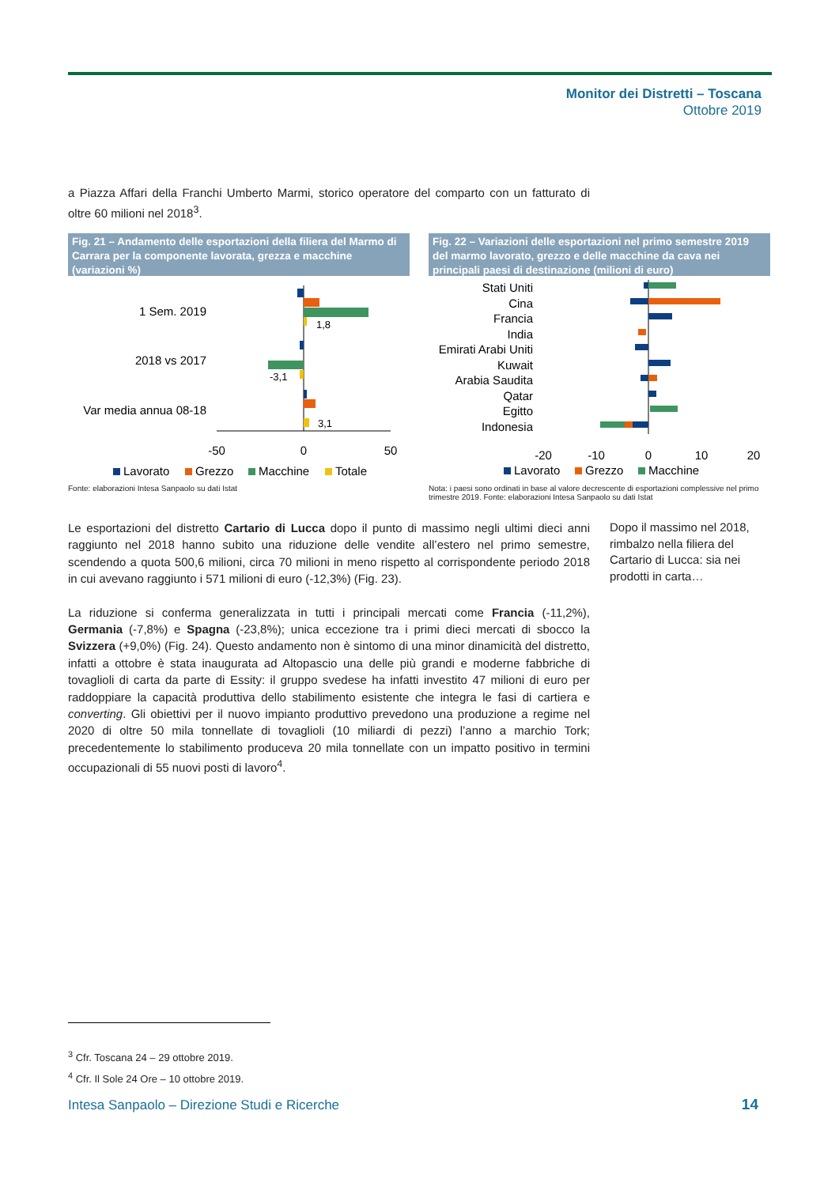Monitor dei Distretti – Toscana
Ottobre 2019
a Piazza Affari della Franchi Umberto Marmi, storico operatore del comparto con un fatturato di oltre 60 milioni nel 2018<sup>3</sup>.
Fig. 21 – Andamento delle esportazioni della filiera del Marmo di Carrara per la componente lavorata, grezza e macchine (variazioni %)
1 Sem. 2019
2018 vs 2017
Var media annua 08-18
1,8
-3,1
3,1
-50
0
50
Lavorato
Grezzo
Macchine
Totale
Fonte: elaborazioni Intesa Sanpaolo su dati Istat
Fig. 22 – Variazioni delle esportazioni nel primo semestre 2019 del marmo lavorato, grezzo e delle macchine da cava nei principali paesi di destinazione (milioni di euro)
Stati Uniti
Cina
Francia
India
Emirati Arabi Uniti
Kuwait
Arabia Saudita
Qatar
Egitto
Indonesia
-20
-10
0
10
20
Lavorato
Grezzo
Macchine
Nota: i paesi sono ordinati in base al valore decrescente di esportazioni complessive nel primo trimestre 2019. Fonte: elaborazioni Intesa Sanpaolo su dati Istat
Le esportazioni del distretto Cartario di Lucca dopo il punto di massimo negli ultimi dieci anni raggiunto nel 2018 hanno subito una riduzione delle vendite all’estero nel primo semestre, scendendo a quota 500,6 milioni, circa 70 milioni in meno rispetto al corrispondente periodo 2018 in cui avevano raggiunto i 571 milioni di euro (-12,3%) (Fig. 23).
La riduzione si conferma generalizzata in tutti i principali mercati come Francia (-11,2%), Germania (-7,8%) e Spagna (-23,8%); unica eccezione tra i primi dieci mercati di sbocco la Svizzera (+9,0%) (Fig. 24). Questo andamento non è sintomo di una minor dinamicità del distretto, infatti a ottobre è stata inaugurata ad Altopascio una delle più grandi e moderne fabbriche di tovaglioli di carta da parte di Essity: il gruppo svedese ha infatti investito 47 milioni di euro per raddoppiare la capacità produttiva dello stabilimento esistente che integra le fasi di cartiera e converting. Gli obiettivi per il nuovo impianto produttivo prevedono una produzione a regime nel 2020 di oltre 50 mila tonnellate di tovaglioli (10 miliardi di pezzi) l’anno a marchio Tork; precedentemente lo stabilimento produceva 20 mila tonnellate con un impatto positivo in termini occupazionali di 55 nuovi posti di lavoro<sup>4</sup>.
Dopo il massimo nel 2018, rimbalzo nella filiera del Cartario di Lucca: sia nei prodotti in carta…
<sup>3</sup> Cfr. Toscana 24 – 29 ottobre 2019.
<sup>4</sup> Cfr. Il Sole 24 Ore – 10 ottobre 2019.
Intesa Sanpaolo – Direzione Studi e Ricerche
14